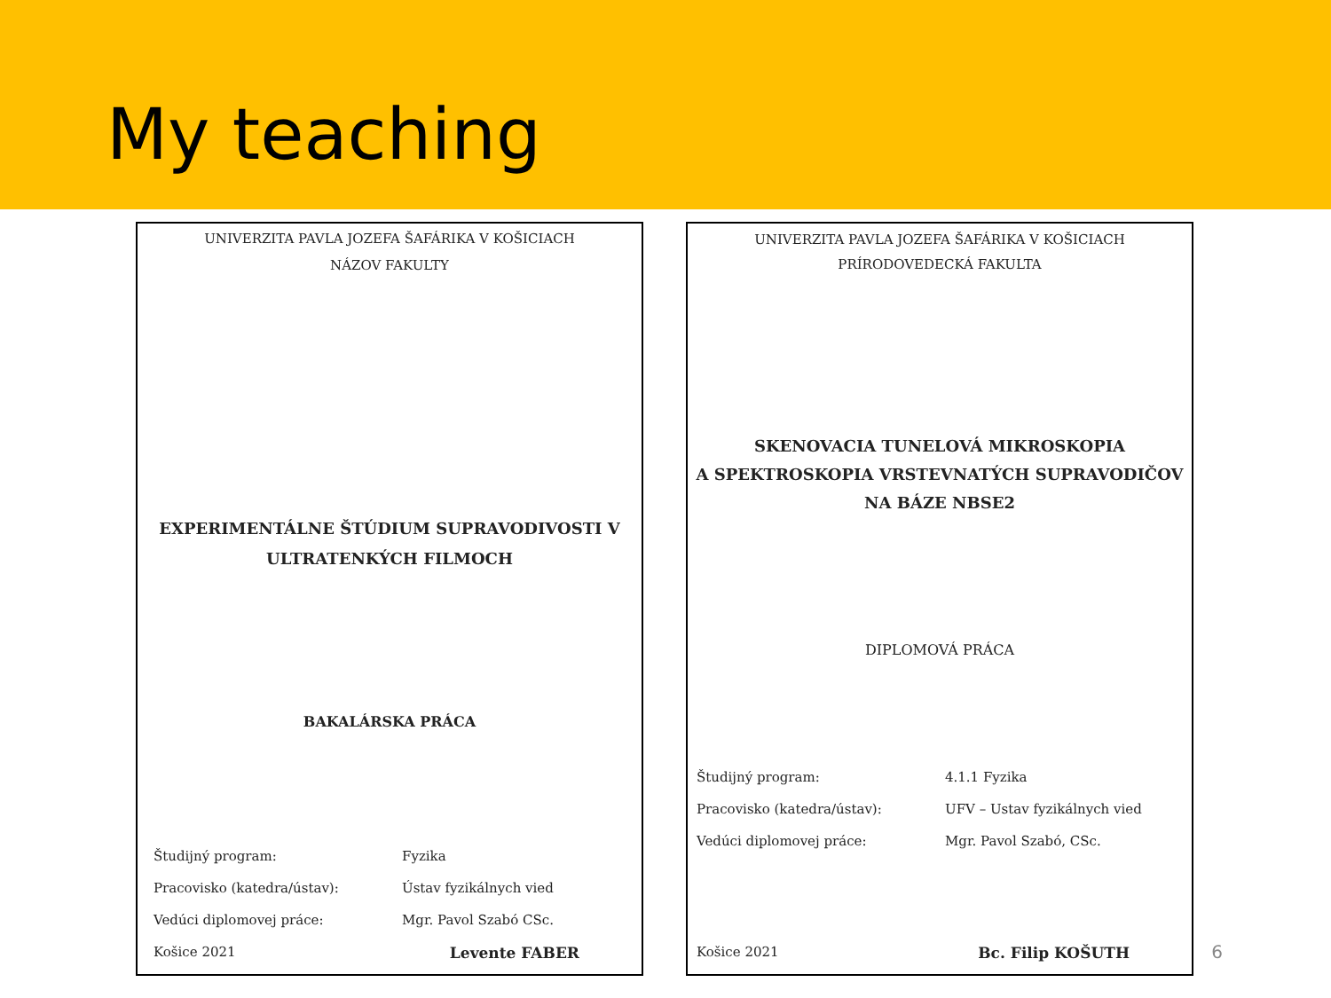My teaching
UNIVERZITA PAVLA JOZEFA ŠAFÁRIKA V KOŠICIACH
NÁZOV FAKULTY
EXPERIMENTÁLNE ŠTÚDIUM SUPRAVODIVOSTI V
ULTRATENKÝCH FILMOCH
BAKALÁRSKA PRÁCA
Študijný program: Fyzika
Pracovisko (katedra/ústav): Ústav fyzikálnych vied
Vedúci diplomovej práce: Mgr. Pavol Szabó CSc.
Košice 2021 Levente FABER
UNIVERZITA PAVLA JOZEFA ŠAFÁRIKA V KOŠICIACH
PRÍRODOVEDECKÁ FAKULTA
SKENOVACIA TUNELOVÁ MIKROSKOPIA
A SPEKTROSKOPIA VRSTEVNATÝCH SUPRAVODIČOV
NA BÁZE NBSE2
DIPLOMOVÁ PRÁCA
Študijný program: 4.1.1 Fyzika
Pracovisko (katedra/ústav): UFV – Ustav fyzikálnych vied
Vedúci diplomovej práce: Mgr. Pavol Szabó, CSc.
Košice 2021 Bc. Filip KOŠUTH
6